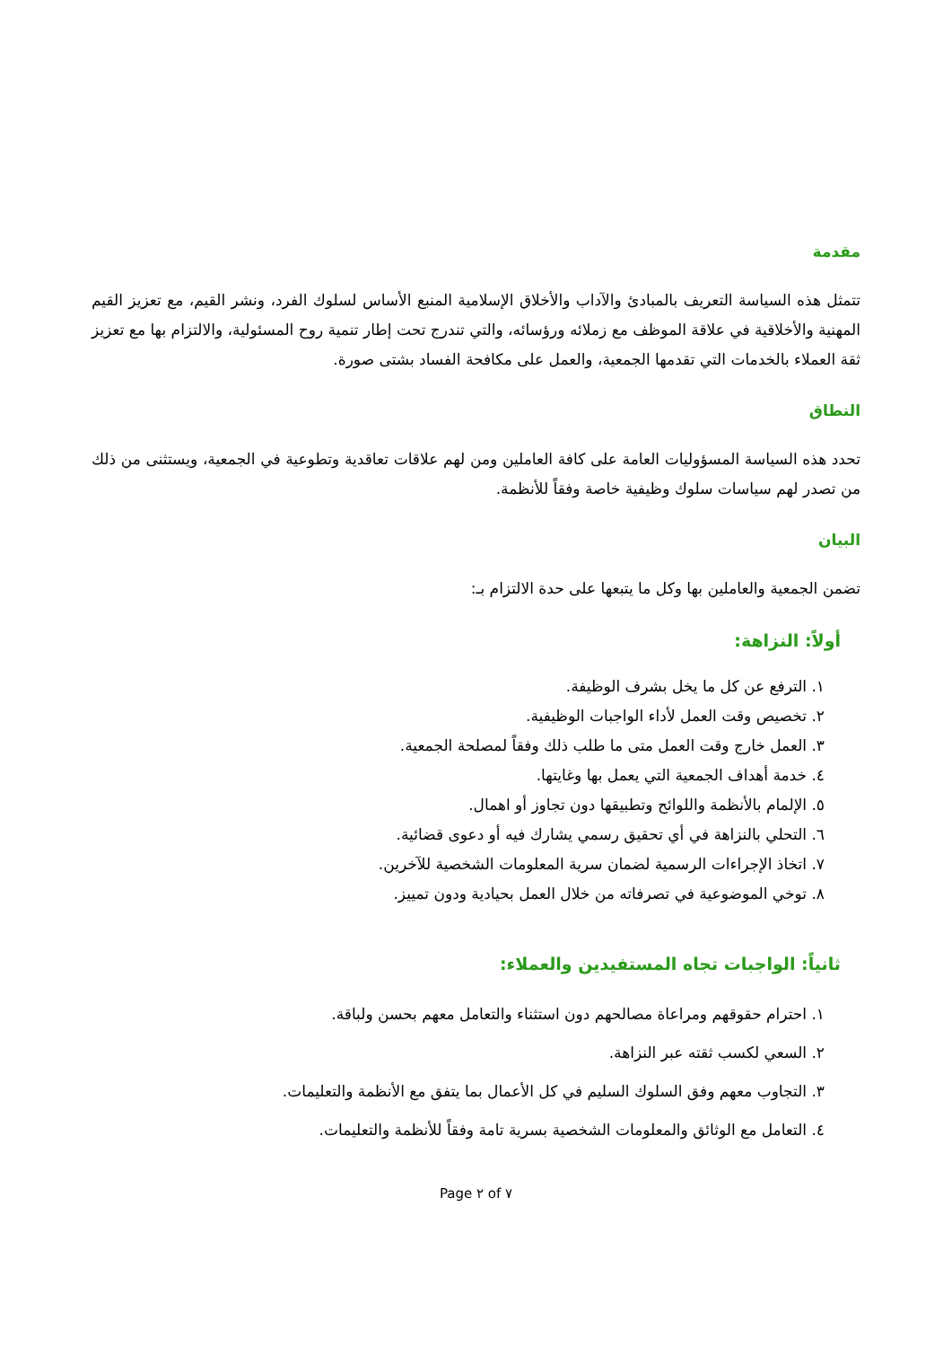مقدمة
تتمثل هذه السياسة التعريف بالمبادئ والآداب والأخلاق الإسلامية المنبع الأساس لسلوك الفرد، ونشر القيم، مع تعزيز القيم المهنية والأخلاقية في علاقة الموظف مع زملائه ورؤسائه، والتي تندرج تحت إطار تنمية روح المسئولية، والالتزام بها مع تعزيز ثقة العملاء بالخدمات التي تقدمها الجمعية، والعمل على مكافحة الفساد بشتى صورة.
النطاق
تحدد هذه السياسة المسؤوليات العامة على كافة العاملين ومن لهم علاقات تعاقدية وتطوعية في الجمعية، ويستثنى من ذلك من تصدر لهم سياسات سلوك وظيفية خاصة وفقاً للأنظمة.
البيان
تضمن الجمعية والعاملين بها وكل ما يتبعها على حدة الالتزام بـ:
أولاً: النزاهة:
١. الترفع عن كل ما يخل بشرف الوظيفة.
٢. تخصيص وقت العمل لأداء الواجبات الوظيفية.
٣. العمل خارج وقت العمل متى ما طلب ذلك وفقاً لمصلحة الجمعية.
٤. خدمة أهداف الجمعية التي يعمل بها وغايتها.
٥. الإلمام بالأنظمة واللوائح وتطبيقها دون تجاوز أو اهمال.
٦. التحلي بالنزاهة في أي تحقيق رسمي يشارك فيه أو دعوى قضائية.
٧. اتخاذ الإجراءات الرسمية لضمان سرية المعلومات الشخصية للآخرين.
٨. توخي الموضوعية في تصرفاته من خلال العمل بحيادية ودون تمييز.
ثانياً: الواجبات تجاه المستفيدين والعملاء:
١. احترام حقوقهم ومراعاة مصالحهم دون استثناء والتعامل معهم بحسن ولباقة.
٢. السعي لكسب ثقته عبر النزاهة.
٣. التجاوب معهم وفق السلوك السليم في كل الأعمال بما يتفق مع الأنظمة والتعليمات.
٤. التعامل مع الوثائق والمعلومات الشخصية بسرية تامة وفقاً للأنظمة والتعليمات.
Page ٢ of ٧